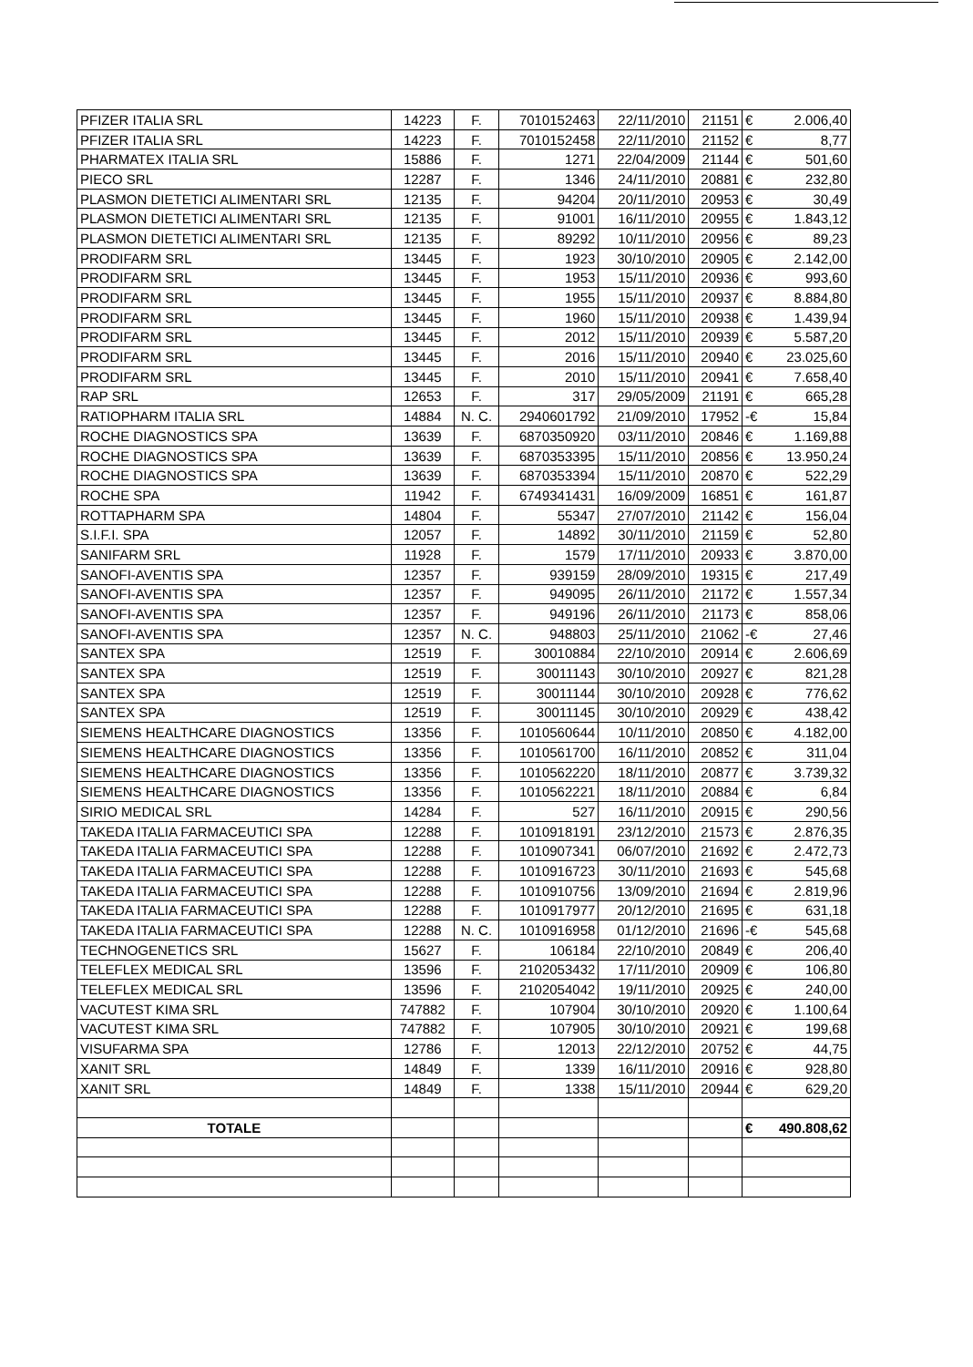| PFIZER ITALIA SRL | 14223 | F. | 7010152463 | 22/11/2010 | 21151 | € | 2.006,40 |
| PFIZER ITALIA SRL | 14223 | F. | 7010152458 | 22/11/2010 | 21152 | € | 8,77 |
| PHARMATEX ITALIA SRL | 15886 | F. | 1271 | 22/04/2009 | 21144 | € | 501,60 |
| PIECO SRL | 12287 | F. | 1346 | 24/11/2010 | 20881 | € | 232,80 |
| PLASMON DIETETICI ALIMENTARI SRL | 12135 | F. | 94204 | 20/11/2010 | 20953 | € | 30,49 |
| PLASMON DIETETICI ALIMENTARI SRL | 12135 | F. | 91001 | 16/11/2010 | 20955 | € | 1.843,12 |
| PLASMON DIETETICI ALIMENTARI SRL | 12135 | F. | 89292 | 10/11/2010 | 20956 | € | 89,23 |
| PRODIFARM SRL | 13445 | F. | 1923 | 30/10/2010 | 20905 | € | 2.142,00 |
| PRODIFARM SRL | 13445 | F. | 1953 | 15/11/2010 | 20936 | € | 993,60 |
| PRODIFARM SRL | 13445 | F. | 1955 | 15/11/2010 | 20937 | € | 8.884,80 |
| PRODIFARM SRL | 13445 | F. | 1960 | 15/11/2010 | 20938 | € | 1.439,94 |
| PRODIFARM SRL | 13445 | F. | 2012 | 15/11/2010 | 20939 | € | 5.587,20 |
| PRODIFARM SRL | 13445 | F. | 2016 | 15/11/2010 | 20940 | € | 23.025,60 |
| PRODIFARM SRL | 13445 | F. | 2010 | 15/11/2010 | 20941 | € | 7.658,40 |
| RAP SRL | 12653 | F. | 317 | 29/05/2009 | 21191 | € | 665,28 |
| RATIOPHARM ITALIA SRL | 14884 | N. C. | 2940601792 | 21/09/2010 | 17952 | -€ | 15,84 |
| ROCHE DIAGNOSTICS SPA | 13639 | F. | 6870350920 | 03/11/2010 | 20846 | € | 1.169,88 |
| ROCHE DIAGNOSTICS SPA | 13639 | F. | 6870353395 | 15/11/2010 | 20856 | € | 13.950,24 |
| ROCHE DIAGNOSTICS SPA | 13639 | F. | 6870353394 | 15/11/2010 | 20870 | € | 522,29 |
| ROCHE SPA | 11942 | F. | 6749341431 | 16/09/2009 | 16851 | € | 161,87 |
| ROTTAPHARM SPA | 14804 | F. | 55347 | 27/07/2010 | 21142 | € | 156,04 |
| S.I.F.I. SPA | 12057 | F. | 14892 | 30/11/2010 | 21159 | € | 52,80 |
| SANIFARM SRL | 11928 | F. | 1579 | 17/11/2010 | 20933 | € | 3.870,00 |
| SANOFI-AVENTIS SPA | 12357 | F. | 939159 | 28/09/2010 | 19315 | € | 217,49 |
| SANOFI-AVENTIS SPA | 12357 | F. | 949095 | 26/11/2010 | 21172 | € | 1.557,34 |
| SANOFI-AVENTIS SPA | 12357 | F. | 949196 | 26/11/2010 | 21173 | € | 858,06 |
| SANOFI-AVENTIS SPA | 12357 | N. C. | 948803 | 25/11/2010 | 21062 | -€ | 27,46 |
| SANTEX SPA | 12519 | F. | 30010884 | 22/10/2010 | 20914 | € | 2.606,69 |
| SANTEX SPA | 12519 | F. | 30011143 | 30/10/2010 | 20927 | € | 821,28 |
| SANTEX SPA | 12519 | F. | 30011144 | 30/10/2010 | 20928 | € | 776,62 |
| SANTEX SPA | 12519 | F. | 30011145 | 30/10/2010 | 20929 | € | 438,42 |
| SIEMENS HEALTHCARE DIAGNOSTICS | 13356 | F. | 1010560644 | 10/11/2010 | 20850 | € | 4.182,00 |
| SIEMENS HEALTHCARE DIAGNOSTICS | 13356 | F. | 1010561700 | 16/11/2010 | 20852 | € | 311,04 |
| SIEMENS HEALTHCARE DIAGNOSTICS | 13356 | F. | 1010562220 | 18/11/2010 | 20877 | € | 3.739,32 |
| SIEMENS HEALTHCARE DIAGNOSTICS | 13356 | F. | 1010562221 | 18/11/2010 | 20884 | € | 6,84 |
| SIRIO MEDICAL SRL | 14284 | F. | 527 | 16/11/2010 | 20915 | € | 290,56 |
| TAKEDA ITALIA FARMACEUTICI SPA | 12288 | F. | 1010918191 | 23/12/2010 | 21573 | € | 2.876,35 |
| TAKEDA ITALIA FARMACEUTICI SPA | 12288 | F. | 1010907341 | 06/07/2010 | 21692 | € | 2.472,73 |
| TAKEDA ITALIA FARMACEUTICI SPA | 12288 | F. | 1010916723 | 30/11/2010 | 21693 | € | 545,68 |
| TAKEDA ITALIA FARMACEUTICI SPA | 12288 | F. | 1010910756 | 13/09/2010 | 21694 | € | 2.819,96 |
| TAKEDA ITALIA FARMACEUTICI SPA | 12288 | F. | 1010917977 | 20/12/2010 | 21695 | € | 631,18 |
| TAKEDA ITALIA FARMACEUTICI SPA | 12288 | N. C. | 1010916958 | 01/12/2010 | 21696 | -€ | 545,68 |
| TECHNOGENETICS SRL | 15627 | F. | 106184 | 22/10/2010 | 20849 | € | 206,40 |
| TELEFLEX MEDICAL SRL | 13596 | F. | 2102053432 | 17/11/2010 | 20909 | € | 106,80 |
| TELEFLEX MEDICAL SRL | 13596 | F. | 2102054042 | 19/11/2010 | 20925 | € | 240,00 |
| VACUTEST KIMA SRL | 747882 | F. | 107904 | 30/10/2010 | 20920 | € | 1.100,64 |
| VACUTEST KIMA SRL | 747882 | F. | 107905 | 30/10/2010 | 20921 | € | 199,68 |
| VISUFARMA SPA | 12786 | F. | 12013 | 22/12/2010 | 20752 | € | 44,75 |
| XANIT SRL | 14849 | F. | 1339 | 16/11/2010 | 20916 | € | 928,80 |
| XANIT SRL | 14849 | F. | 1338 | 15/11/2010 | 20944 | € | 629,20 |
| TOTALE | | | | | | € | 490.808,62 |